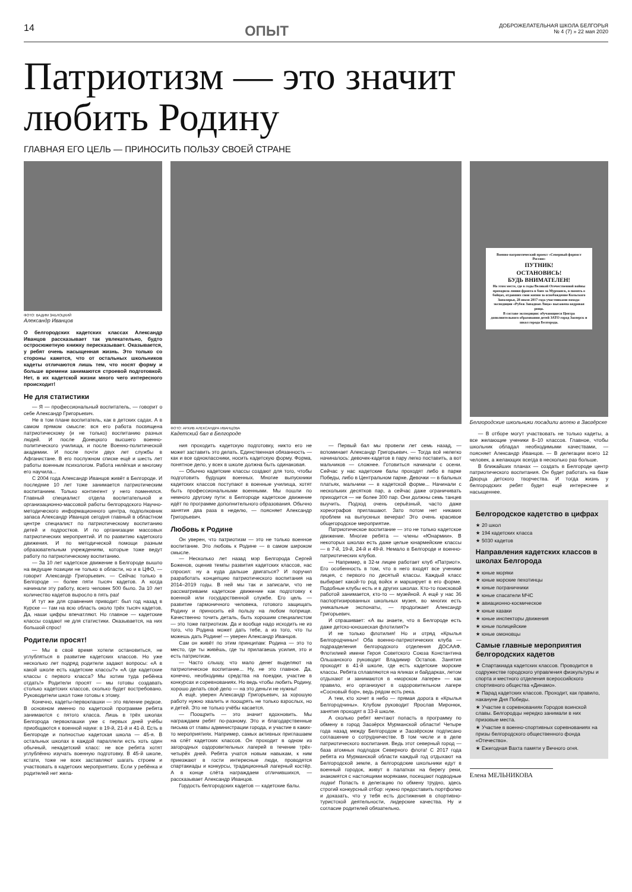14
ОПЫТ
ДОБРОЖЕЛАТЕЛЬНАЯ ШКОЛА БЕЛГОРЬЯ
№ 4 (7) » 22 мая 2020
Патриотизм — это значит
любить Родину
ГЛАВНАЯ ЕГО ЦЕЛЬ — ПРИНОСИТЬ ПОЛЬЗУ СВОЕЙ СТРАНЕ
ФОТО: ВАДИМ ЗАБЛОЦКИЙ
Александр Иванцов
О белгородских кадетских классах Александр Иванцов рассказывает так увлекательно, будто остросюжетную книжку пересказывает. Оказывается, у ребят очень насыщенная жизнь. Это только со стороны кажется, что от остальных школьников кадеты отличаются лишь тем, что носят форму и больше времени занимаются строевой подготовкой. Нет, в их кадетской жизни много чего интересного происходит!
Не для статистики
— Я — профессиональный воспитатель, — говорит о себе Александр Григорьевич.
Не в том плане воспитатель, как в детских садах. А в самом прямом смысле: вся его работа посвящена патриотическому (и не только) воспитанию разных людей. И после Донецкого высшего военно-политического училища, и после Военно-политической академии. И после почти двух лет службы в Афганистане. В его послужном списке ещё и шесть лет работы военным психологом. Работа нелёгкая и многому его научила...
С 2004 года Александр Иванцов живёт в Белгороде. И последние 10 лет тоже занимается патриотическим воспитанием. Только контингент у него поменялся. Главный специалист отдела воспитательной и организационно-массовой работы белгородского Научно-методического информационного центра, подполковник запаса Александр Иванцов сегодня главный в областном центре специалист по патриотическому воспитанию детей и подростков. И по организации массовых патриотических мероприятий. И по развитию кадетского движения. И по методической помощи разным образовательным учреждениям, которые тоже ведут работу по патриотическому воспитанию.
— За 10 лет кадетское движение в Белгороде вышло на ведущие позиции не только в области, но и в ЦФО, — говорит Александр Григорьевич. — Сейчас только в Белгороде — более пяти тысяч кадетов. А когда начинали эту работу, всего человек 500 было. За 10 лет количество кадетов выросло в пять раз!
И тут же для сравнения приводит: был год назад в Курске — там на всю область около трёх тысяч кадетов. Да, наши цифры впечатляют. Но главное — кадетские классы создают не для статистики. Оказывается, на них большой спрос!
Родители просят!
— Мы в своё время хотели остановиться, не углубляться в развитие кадетских классов. Но уже несколько лет подряд родители задают вопросы: «А в какой школе есть кадетские классы?» «А где кадетские классы с первого класса? Мы хотим туда ребёнка отдать!» Родители просят — мы готовы создавать столько кадетских классов, сколько будет востребовано. Руководители школ тоже готовы к этому.
Конечно, кадеты-первоклашки — это явление редкое. В основном именно по кадетской программе ребята занимаются с пятого класса. Лишь в трёх школах Белгорода первоклашки уже с первых дней учёбы приобщаются к военной науке: в 19-й, 21-й и 41-й. Есть в Белгороде и полностью кадетская школа — 45-я. В остальных школах в каждой параллели есть хоть один обычный, некадетский класс: не все ребята хотят углублённо изучать военную подготовку. В 45-й школе, кстати, тоже не всех заставляют шагать строем и участвовать в кадетских мероприятиях. Если у ребёнка и родителей нет жела-
ФОТО: АРХИВ АЛЕКСАНДРА ИВАНЦОВА
Кадетский бал в Белгороде
ния проходить кадетскую подготовку, никто его не может заставить это делать. Единственная обязанность — как и все одноклассники, носить кадетскую форму. Форма, понятное дело, у всех в школе должна быть одинаковая.
— Обычно кадетские классы создают для того, чтобы подготовить будущих военных. Многие выпускники кадетских классов поступают в военные училища, хотят быть профессиональными военными. Мы пошли по немного другому пути: в Белгороде кадетское движение идёт по программе дополнительного образования. Обычно занятия два раза в неделю, — поясняет Александр Григорьевич.
Любовь к Родине
Он уверен, что патриотизм — это не только военное воспитание. Это любовь к Родине — в самом широком смысле.
— Несколько лет назад мэр Белгорода Сергей Боженов, оценив темпы развития кадетских классов, нас спросил: ну а куда дальше двигаться? И поручил разработать концепцию патриотического воспитания на 2014–2019 годы. В ней мы так и записали, что не рассматриваем кадетское движение как подготовку к военной или государственной службе. Его цель — развитие гармоничного человека, готового защищать Родину и приносить ей пользу на любом поприще. Качественно точить деталь, быть хорошим специалистом — это тоже патриотизм. Да и вообще надо исходить не из того, что Родина может дать тебе, а из того, что ты можешь дать Родине! — уверен Александр Иванцов.
Сам он живёт по этим принципам: Родина — это то место, где ты живёшь, где ты прилагаешь усилия, это и есть патриотизм.
— Часто слышу, что мало денег выделяют на патриотическое воспитание... Ну, не это главное. Да, конечно, необходимы средства на поездки, участие в конкурсах и соревнованиях. Но ведь чтобы любить Родину, хорошо делать своё дело — на это деньги не нужны!
А ещё, уверен Александр Григорьевич, за хорошую работу нужно хвалить и поощрять не только взрослых, но и детей. Это не только учёбы касается.
— Поощрить — это значит вдохновить. Мы награждаем ребят по-разному. Это и благодарственные письма от главы администрации города, и участие в каких-то мероприятиях. Например, самых активных приглашаем на слёт кадетских классов. Он проходит в одном из загородных оздоровительных лагерей в течение трёх-четырёх дней. Ребята учатся новым навыкам, к ним приезжают в гости интересные люди, проводятся спартакиады и конкурсы, традиционный лагерный костёр. А в конце слёта награждаем отличившихся, — рассказывает Александр Иванцов.
Гордость белгородских кадетов — кадетские балы.
— Первый бал мы провели лет семь назад, — вспоминает Александр Григорьевич. — Тогда всё нелегко начиналось: девочек-кадетов в пару легко поставить, а вот мальчиков — сложнее. Готовиться начинали с осени. Сейчас у нас кадетские балы проходят либо в парке Победы, либо в Центральном парке. Девочки — в бальных платьях, мальчики — в кадетской форме... Начинали с нескольких десятков пар, а сейчас даже ограничивать приходится — не более 300 пар. Они должны семь танцев выучить. Подход очень серьёзный, часто даже хореографов приглашают. Зато потом нет никаких проблем на выпускных вечерах! Это очень красивое общегородское мероприятие.
Патриотическое воспитание — это не только кадетское движение. Многие ребята — члены «Юнармии». В некоторых школах есть даже целые юнармейские классы — в 7-й, 19-й, 24-й и 49-й. Немало в Белгороде и военно-патриотических клубов.
— Например, в 32-м лицее работает клуб «Патриот». Его особенность в том, что в него входят все ученики лицея, с первого по десятый классы. Каждый класс выбирает какой-то род войск и марширует в его форме. Подобные клубы есть и в других школах. Кто-то поисковой работой занимается, кто-то — музейной. А ещё у нас 36 паспортизированных школьных музея, во многих есть уникальные экспонаты, — продолжает Александр Григорьевич.
И спрашивает: «А вы знаете, что в Белгороде есть даже детско-юношеская флотилия?»
И не только флотилия! Но и отряд «Крылья Белгородчины»! Оба военно-патриотических клуба — подразделения белгородского отделения ДОСААФ. Флотилией имени Героя Советского Союза Константина Ольшанского руководит Владимир Остапов. Занятия проходят в 41-й школе, где есть кадетские морские классы. Ребята сплавляются на яликах и байдарках, летом отдыхают и занимаются в «морском лагере» — как правило, его организуют в оздоровительном лагере «Сосновый бор», ведь рядом есть река.
А тем, кто хочет в небо — прямая дорога в «Крылья Белгородчины». Клубом руководит Ярослав Миронюк, занятия проходят в 33-й школе.
А сколько ребят мечтают попасть в программу по обмену в город Заозёрск Мурманской области! Четыре года назад между Белгородом и Заозёрском подписано соглашение о сотрудничестве. В том числе и в деле патриотического воспитания. Ведь этот северный город — база атомных подлодок Северного флота! С 2017 года ребята из Мурманской области каждый год отдыхают на Белгородской земле, а белгородские школьники едут в военный городок, живут в палатках на берегу реки, знакомятся с настоящими моряками, посещают подводные лодки! Попасть в делегацию по обмену трудно, здесь строгий конкурсный отбор: нужно предоставить портфолио и доказать, что у тебя есть достижения в спортивно-туристской деятельности, лидерские качества. Ну и согласие родителей обязательно.
Военно-патриотический проект «Северный форпост России»
ПУТНИК!
ОСТАНОВИСЬ!
БУДЬ ВНИМАТЕЛЕН!
На этом месте, где в годы Великой Отечественной войны проходила линия фронта в боях за Мурманск, в память о бойцах, отдавших свои жизни за освобождение Кольского Заполярья, 28 июля 2017 года участниками похода-экспедиции «Рубеж Западная Лица» высажена кедровая роща.
В составе экспедиции: обучающиеся Центра дополнительного образования детей ЗАТО город Заозерск и школ города Белгорода.
Белгородские школьники посадили аллею в Заозёрске
— В отборе могут участвовать не только кадеты, а все желающие ученики 8–10 классов. Главное, чтобы школьник обладал необходимыми качествами, — поясняет Александр Иванцов. — В делегации всего 12 человек, а желающих всегда в несколько раз больше.
В ближайших планах — создать в Белгороде центр патриотического воспитания. Он будет работать на базе Дворца детского творчества. И тогда жизнь у белгородских ребят будет ещё интереснее и насыщеннее.
Белгородское кадетство в цифрах
★ 20 школ
★ 194 кадетских класса
★ 5030 кадетов
Направления кадетских классов в школах Белгорода
★ юные моряки
★ юные морские пехотинцы
★ юные пограничники
★ юные спасатели МЧС
★ авиационно-космическое
★ юные казаки
★ юные инспекторы движения
★ юные полицейские
★ юные омоновцы
Самые главные мероприятия белгородских кадетов
★ Спартакиада кадетских классов. Проводится в содружестве городского управления физкультуры и спорта и местного отделения всероссийского спортивного общества «Динамо».
★ Парад кадетских классов. Проходит, как правило, накануне Дня Победы.
★ Участие в соревнованиях Городов воинской славы. Белгородцы нередко занимали в них призовые места.
★ Участие в военно-спортивных соревнованиях на призы белгородского общественного фонда «Отечество».
★ Ежегодная Вахта памяти у Вечного огня.
Елена МЕЛЬНИКОВА